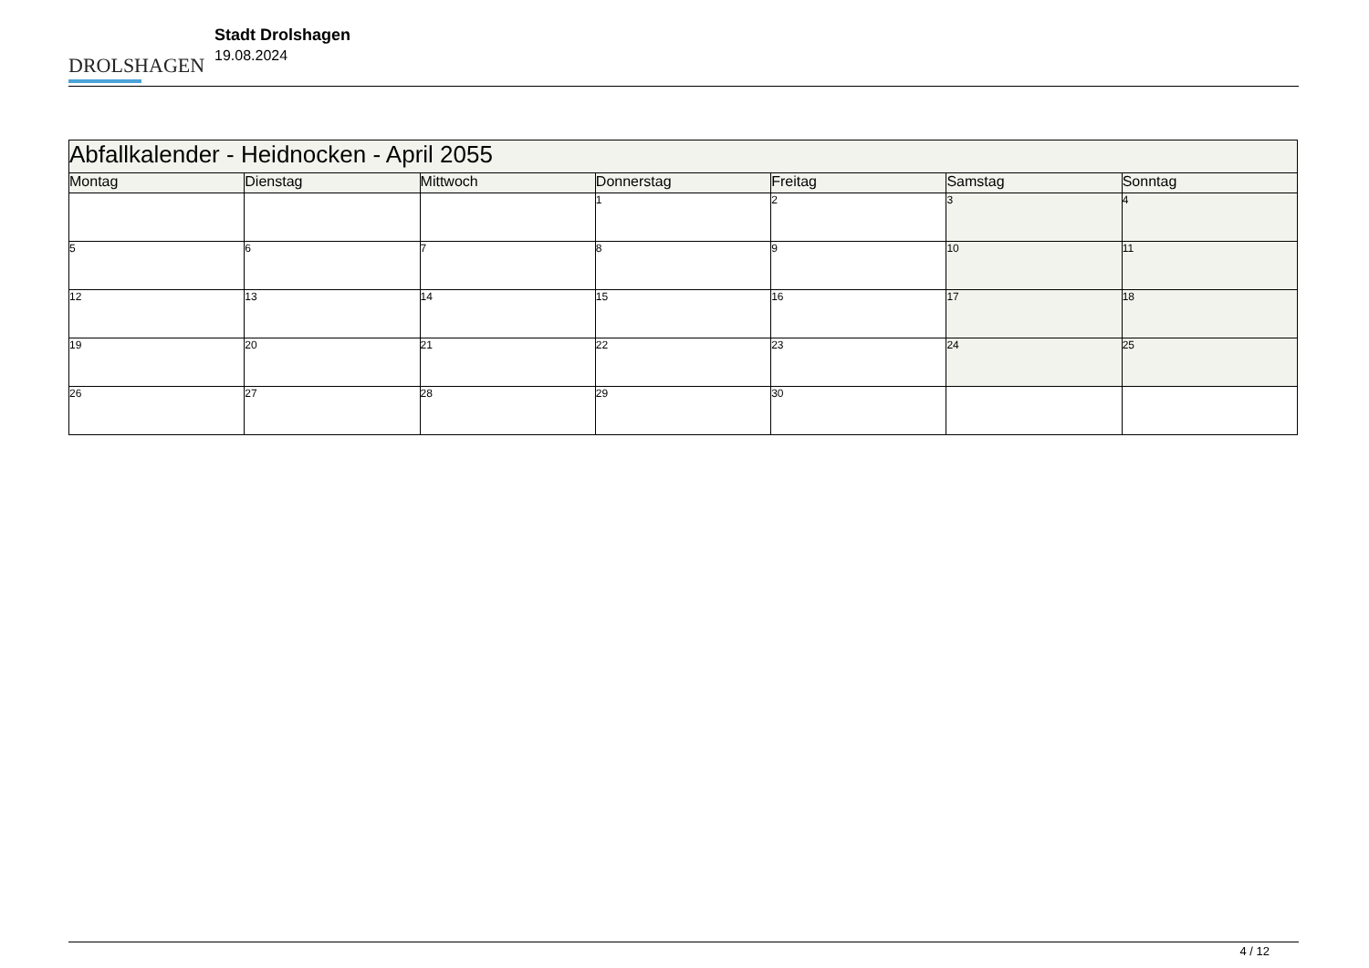DROLSHAGEN
Stadt Drolshagen
19.08.2024
| Abfallkalender - Heidnocken - April 2055 | | | | | | |
| Montag | Dienstag | Mittwoch | Donnerstag | Freitag | Samstag | Sonntag |
| | | | 1 | 2 | 3 | 4 |
| 5 | 6 | 7 | 8 | 9 | 10 | 11 |
| 12 | 13 | 14 | 15 | 16 | 17 | 18 |
| 19 | 20 | 21 | 22 | 23 | 24 | 25 |
| 26 | 27 | 28 | 29 | 30 | | |
4 / 12